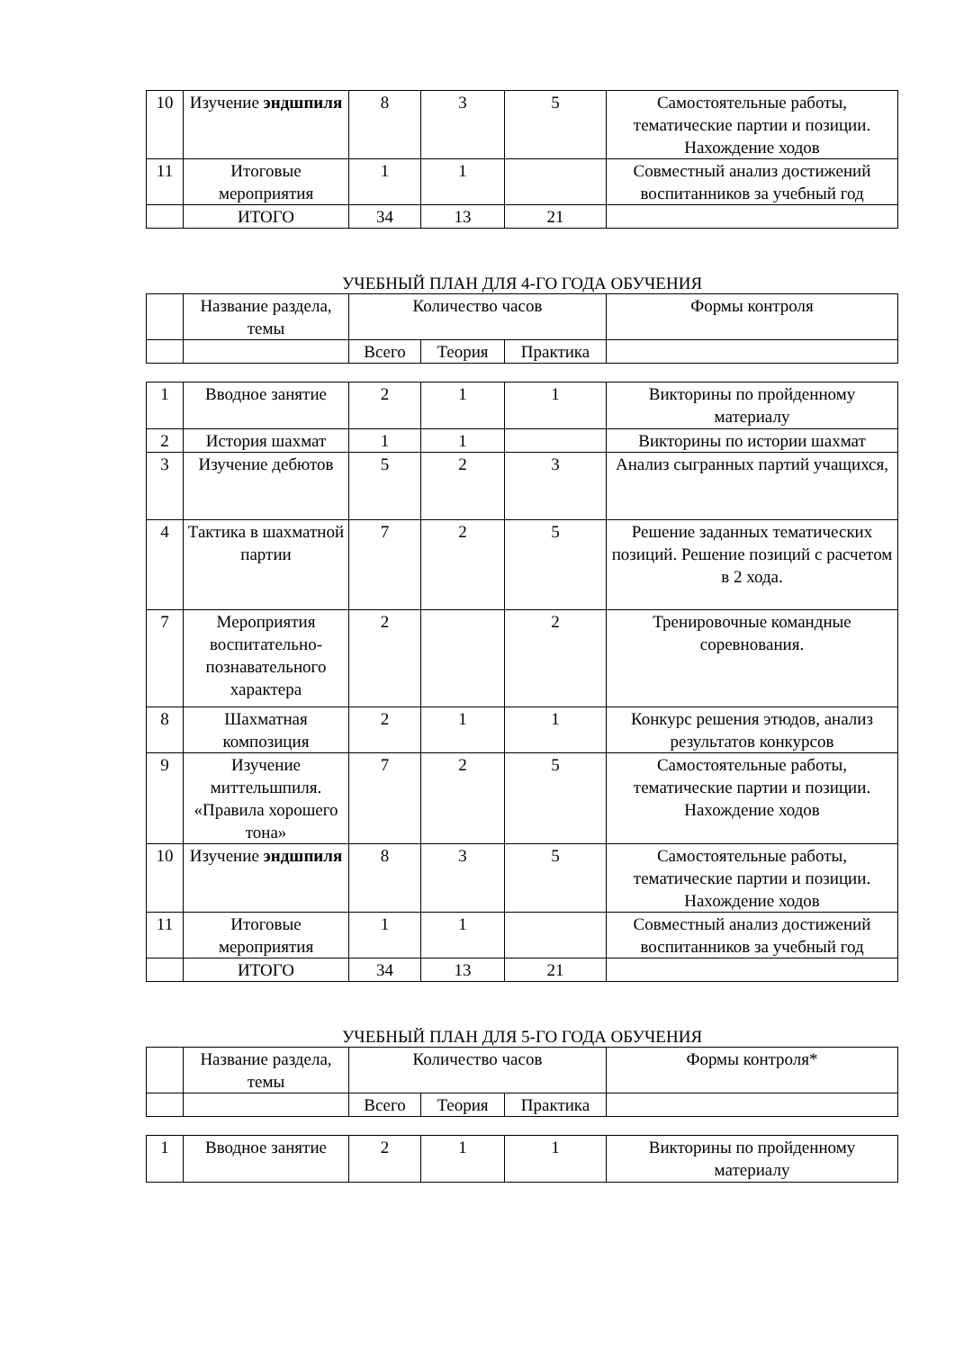| 10 | Изучение эндшпиля | 8 | 3 | 5 | Самостоятельные работы, тематические партии и позиции. Нахождение ходов |
| 11 | Итоговые мероприятия | 1 | 1 | | Совместный анализ достижений воспитанников за учебный год |
| | ИТОГО | 34 | 13 | 21 | |
УЧЕБНЫЙ ПЛАН ДЛЯ 4-ГО ГОДА ОБУЧЕНИЯ
| | Название раздела, темы | Количество часов | | | Формы контроля |
| | | Всего | Теория | Практика | |
| 1 | Вводное занятие | 2 | 1 | 1 | Викторины по пройденному материалу |
| 2 | История шахмат | 1 | 1 | | Викторины по истории шахмат |
| 3 | Изучение дебютов | 5 | 2 | 3 | Анализ сыгранных партий учащихся, |
| 4 | Тактика в шахматной партии | 7 | 2 | 5 | Решение заданных тематических позиций. Решение позиций с расчетом в 2 хода. |
| 7 | Мероприятия воспитательно-познавательного характера | 2 | | 2 | Тренировочные командные соревнования. |
| 8 | Шахматная композиция | 2 | 1 | 1 | Конкурс решения этюдов, анализ результатов конкурсов |
| 9 | Изучение миттельшпиля. «Правила хорошего тона» | 7 | 2 | 5 | Самостоятельные работы, тематические партии и позиции. Нахождение ходов |
| 10 | Изучение эндшпиля | 8 | 3 | 5 | Самостоятельные работы, тематические партии и позиции. Нахождение ходов |
| 11 | Итоговые мероприятия | 1 | 1 | | Совместный анализ достижений воспитанников за учебный год |
| | ИТОГО | 34 | 13 | 21 | |
УЧЕБНЫЙ ПЛАН ДЛЯ 5-ГО ГОДА ОБУЧЕНИЯ
| | Название раздела, темы | Количество часов | | | Формы контроля* |
| | | Всего | Теория | Практика | |
| 1 | Вводное занятие | 2 | 1 | 1 | Викторины по пройденному материалу |